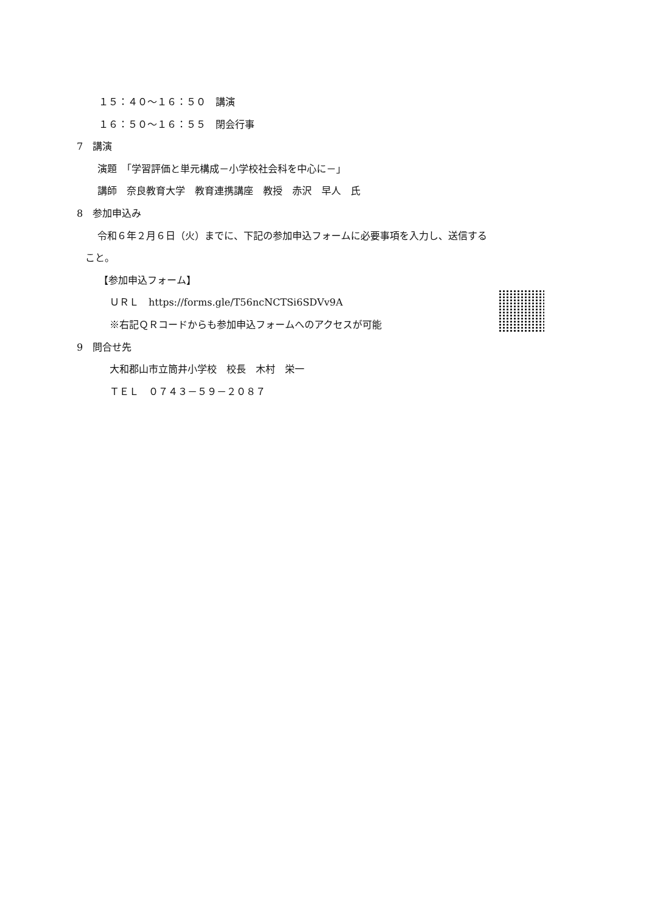１５：４０～１６：５０　講演
１６：５０～１６：５５　閉会行事
7　講演
演題　「学習評価と単元構成－小学校社会科を中心に－」
講師　奈良教育大学　教育連携講座　教授　赤沢　早人　氏
8　参加申込み
令和６年２月６日（火）までに、下記の参加申込フォームに必要事項を入力し、送信する
こと。
【参加申込フォーム】
ＵＲＬ　https://forms.gle/T56ncNCTSi6SDVv9A
※右記ＱＲコードからも参加申込フォームへのアクセスが可能
9　問合せ先
大和郡山市立筒井小学校　校長　木村　栄一
ＴＥＬ　０７４３－５９－２０８７